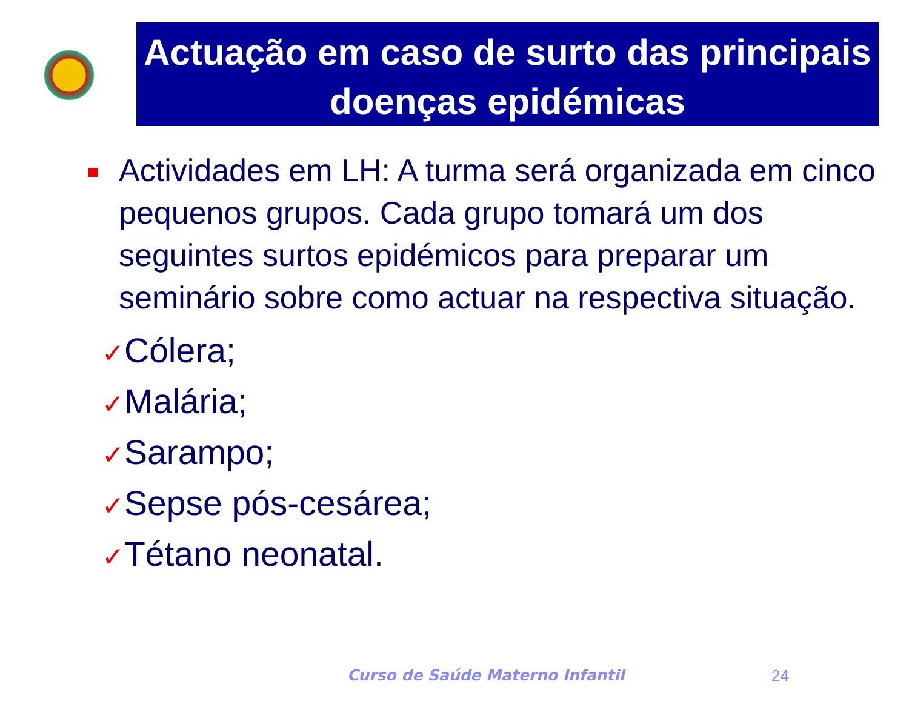Actuação em caso de surto das principais doenças epidémicas
Actividades em LH: A turma será organizada em cinco pequenos grupos. Cada grupo tomará um dos seguintes surtos epidémicos para preparar um seminário sobre como actuar na respectiva situação.
✓Cólera;
✓Malária;
✓Sarampo;
✓Sepse pós-cesárea;
✓Tétano neonatal.
Curso de Saúde Materno Infantil
24